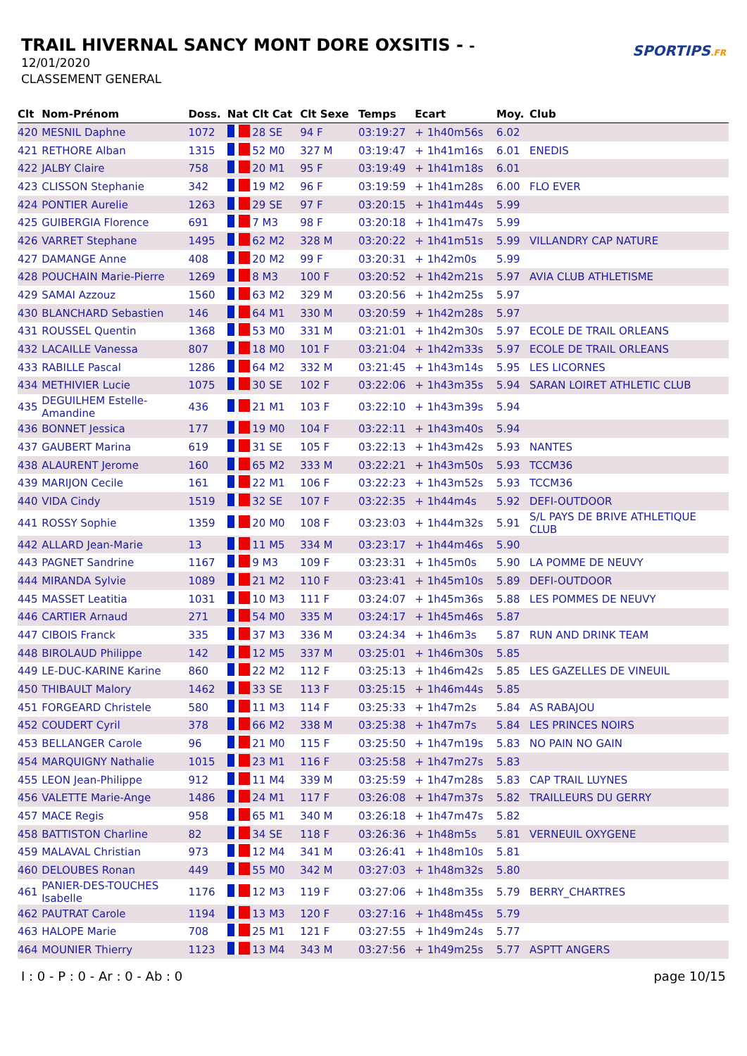TRAIL HIVERNAL SANCY MONT DORE OXSITIS - -
12/01/2020
CLASSEMENT GENERAL
SPORTIPS.FR
| Clt | Nom-Prénom | Doss. | Nat | Clt Cat | Clt Sexe | Temps | Ecart | Moy. | Club |
| --- | --- | --- | --- | --- | --- | --- | --- | --- | --- |
| 420 | MESNIL Daphne | 1072 | | 28 SE | 94 F | 03:19:27 | + 1h40m56s | 6.02 | |
| 421 | RETHORE Alban | 1315 | | 52 M0 | 327 M | 03:19:47 | + 1h41m16s | 6.01 | ENEDIS |
| 422 | JALBY Claire | 758 | | 20 M1 | 95 F | 03:19:49 | + 1h41m18s | 6.01 | |
| 423 | CLISSON Stephanie | 342 | | 19 M2 | 96 F | 03:19:59 | + 1h41m28s | 6.00 | FLO EVER |
| 424 | PONTIER Aurelie | 1263 | | 29 SE | 97 F | 03:20:15 | + 1h41m44s | 5.99 | |
| 425 | GUIBERGIA Florence | 691 | | 7 M3 | 98 F | 03:20:18 | + 1h41m47s | 5.99 | |
| 426 | VARRET Stephane | 1495 | | 62 M2 | 328 M | 03:20:22 | + 1h41m51s | 5.99 | VILLANDRY CAP NATURE |
| 427 | DAMANGE Anne | 408 | | 20 M2 | 99 F | 03:20:31 | + 1h42m0s | 5.99 | |
| 428 | POUCHAIN Marie-Pierre | 1269 | | 8 M3 | 100 F | 03:20:52 | + 1h42m21s | 5.97 | AVIA CLUB ATHLETISME |
| 429 | SAMAI Azzouz | 1560 | | 63 M2 | 329 M | 03:20:56 | + 1h42m25s | 5.97 | |
| 430 | BLANCHARD Sebastien | 146 | | 64 M1 | 330 M | 03:20:59 | + 1h42m28s | 5.97 | |
| 431 | ROUSSEL Quentin | 1368 | | 53 M0 | 331 M | 03:21:01 | + 1h42m30s | 5.97 | ECOLE DE TRAIL ORLEANS |
| 432 | LACAILLE Vanessa | 807 | | 18 M0 | 101 F | 03:21:04 | + 1h42m33s | 5.97 | ECOLE DE TRAIL ORLEANS |
| 433 | RABILLE Pascal | 1286 | | 64 M2 | 332 M | 03:21:45 | + 1h43m14s | 5.95 | LES LICORNES |
| 434 | METHIVIER Lucie | 1075 | | 30 SE | 102 F | 03:22:06 | + 1h43m35s | 5.94 | SARAN LOIRET ATHLETIC CLUB |
| 435 | DEGUILHEM Estelle- Amandine | 436 | | 21 M1 | 103 F | 03:22:10 | + 1h43m39s | 5.94 | |
| 436 | BONNET Jessica | 177 | | 19 M0 | 104 F | 03:22:11 | + 1h43m40s | 5.94 | |
| 437 | GAUBERT Marina | 619 | | 31 SE | 105 F | 03:22:13 | + 1h43m42s | 5.93 | NANTES |
| 438 | ALAURENT Jerome | 160 | | 65 M2 | 333 M | 03:22:21 | + 1h43m50s | 5.93 | TCCM36 |
| 439 | MARIJON Cecile | 161 | | 22 M1 | 106 F | 03:22:23 | + 1h43m52s | 5.93 | TCCM36 |
| 440 | VIDA Cindy | 1519 | | 32 SE | 107 F | 03:22:35 | + 1h44m4s | 5.92 | DEFI-OUTDOOR |
| 441 | ROSSY Sophie | 1359 | | 20 M0 | 108 F | 03:23:03 | + 1h44m32s | 5.91 | S/L PAYS DE BRIVE ATHLETIQUE CLUB |
| 442 | ALLARD Jean-Marie | 13 | | 11 M5 | 334 M | 03:23:17 | + 1h44m46s | 5.90 | |
| 443 | PAGNET Sandrine | 1167 | | 9 M3 | 109 F | 03:23:31 | + 1h45m0s | 5.90 | LA POMME DE NEUVY |
| 444 | MIRANDA Sylvie | 1089 | | 21 M2 | 110 F | 03:23:41 | + 1h45m10s | 5.89 | DEFI-OUTDOOR |
| 445 | MASSET Leatitia | 1031 | | 10 M3 | 111 F | 03:24:07 | + 1h45m36s | 5.88 | LES POMMES DE NEUVY |
| 446 | CARTIER Arnaud | 271 | | 54 M0 | 335 M | 03:24:17 | + 1h45m46s | 5.87 | |
| 447 | CIBOIS Franck | 335 | | 37 M3 | 336 M | 03:24:34 | + 1h46m3s | 5.87 | RUN AND DRINK TEAM |
| 448 | BIROLAUD Philippe | 142 | | 12 M5 | 337 M | 03:25:01 | + 1h46m30s | 5.85 | |
| 449 | LE-DUC-KARINE Karine | 860 | | 22 M2 | 112 F | 03:25:13 | + 1h46m42s | 5.85 | LES GAZELLES DE VINEUIL |
| 450 | THIBAULT Malory | 1462 | | 33 SE | 113 F | 03:25:15 | + 1h46m44s | 5.85 | |
| 451 | FORGEARD Christele | 580 | | 11 M3 | 114 F | 03:25:33 | + 1h47m2s | 5.84 | AS RABAJOU |
| 452 | COUDERT Cyril | 378 | | 66 M2 | 338 M | 03:25:38 | + 1h47m7s | 5.84 | LES PRINCES NOIRS |
| 453 | BELLANGER Carole | 96 | | 21 M0 | 115 F | 03:25:50 | + 1h47m19s | 5.83 | NO PAIN NO GAIN |
| 454 | MARQUIGNY Nathalie | 1015 | | 23 M1 | 116 F | 03:25:58 | + 1h47m27s | 5.83 | |
| 455 | LEON Jean-Philippe | 912 | | 11 M4 | 339 M | 03:25:59 | + 1h47m28s | 5.83 | CAP TRAIL LUYNES |
| 456 | VALETTE Marie-Ange | 1486 | | 24 M1 | 117 F | 03:26:08 | + 1h47m37s | 5.82 | TRAILLEURS DU GERRY |
| 457 | MACE Regis | 958 | | 65 M1 | 340 M | 03:26:18 | + 1h47m47s | 5.82 | |
| 458 | BATTISTON Charline | 82 | | 34 SE | 118 F | 03:26:36 | + 1h48m5s | 5.81 | VERNEUIL OXYGENE |
| 459 | MALAVAL Christian | 973 | | 12 M4 | 341 M | 03:26:41 | + 1h48m10s | 5.81 | |
| 460 | DELOUBES Ronan | 449 | | 55 M0 | 342 M | 03:27:03 | + 1h48m32s | 5.80 | |
| 461 | PANIER-DES-TOUCHES Isabelle | 1176 | | 12 M3 | 119 F | 03:27:06 | + 1h48m35s | 5.79 | BERRY_CHARTRES |
| 462 | PAUTRAT Carole | 1194 | | 13 M3 | 120 F | 03:27:16 | + 1h48m45s | 5.79 | |
| 463 | HALOPE Marie | 708 | | 25 M1 | 121 F | 03:27:55 | + 1h49m24s | 5.77 | |
| 464 | MOUNIER Thierry | 1123 | | 13 M4 | 343 M | 03:27:56 | + 1h49m25s | 5.77 | ASPTT ANGERS |
I : 0 - P : 0 - Ar : 0 - Ab : 0 page 10/15